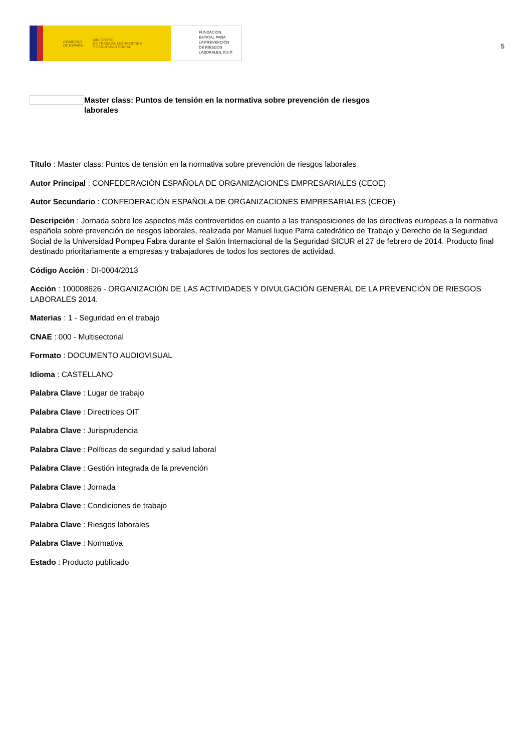GOBIERNO
DE ESPAÑA MINISTERIO
DE TRABAJO, MIGRACIONES
Y SEGURIDAD SOCIAL
FUNDACIÓN
ESTATAL PARA
LA PREVENCIÓN
DE RIESGOS
LABORALES, F.S.P.
5
Master class: Puntos de tensión en la normativa sobre prevención de riesgos laborales
Título : Master class: Puntos de tensión en la normativa sobre prevención de riesgos laborales
Autor Principal : CONFEDERACIÓN ESPAÑOLA DE ORGANIZACIONES EMPRESARIALES (CEOE)
Autor Secundario : CONFEDERACIÓN ESPAÑOLA DE ORGANIZACIONES EMPRESARIALES (CEOE)
Descripción : Jornada sobre los aspectos más controvertidos en cuanto a las transposiciones de las directivas europeas a la normativa española sobre prevención de riesgos laborales, realizada por Manuel luque Parra catedrático de Trabajo y Derecho de la Seguridad Social de la Universidad Pompeu Fabra durante el Salón Internacional de la Seguridad SICUR el 27 de febrero de 2014. Producto final destinado prioritariamente a empresas y trabajadores de todos los sectores de actividad.
Código Acción : DI-0004/2013
Acción : 100008626 - ORGANIZACIÓN DE LAS ACTIVIDADES Y DIVULGACIÓN GENERAL DE LA PREVENCIÓN DE RIESGOS LABORALES 2014.
Materias : 1 - Seguridad en el trabajo
CNAE : 000 - Multisectorial
Formato : DOCUMENTO AUDIOVISUAL
Idioma : CASTELLANO
Palabra Clave : Lugar de trabajo
Palabra Clave : Directrices OIT
Palabra Clave : Jurisprudencia
Palabra Clave : Políticas de seguridad y salud laboral
Palabra Clave : Gestión integrada de la prevención
Palabra Clave : Jornada
Palabra Clave : Condiciones de trabajo
Palabra Clave : Riesgos laborales
Palabra Clave : Normativa
Estado : Producto publicado